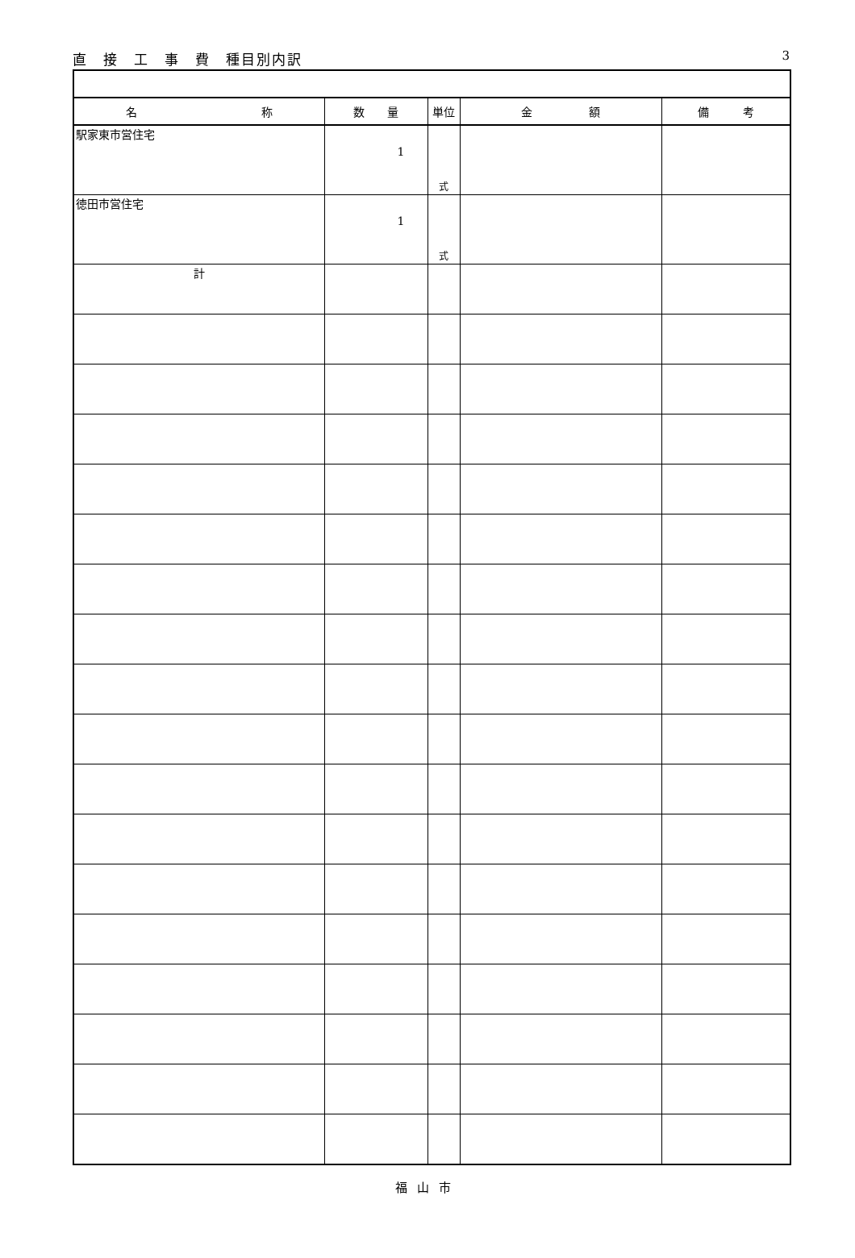3 直　接　工　事　費　種目別内訳
| 名 称 | 数 量 | 単位 | 金 額 | 備 考 |
| --- | --- | --- | --- | --- |
| 駅家東市営住宅 | 1 | 式 | | |
| 徳田市営住宅 | 1 | 式 | | |
| 計 | | | | |
福山市